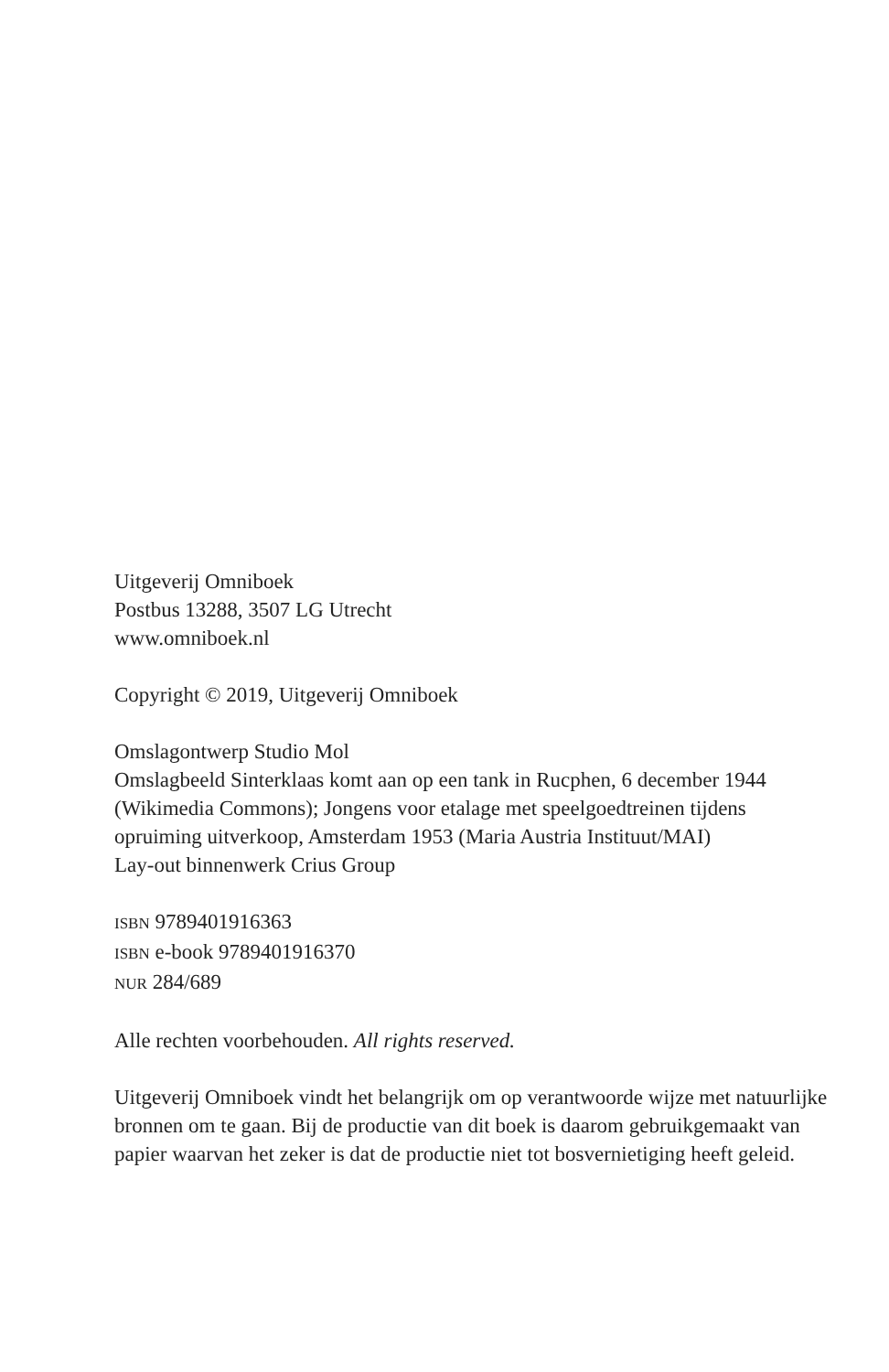Uitgeverij Omniboek
Postbus 13288, 3507 LG Utrecht
www.omniboek.nl
Copyright © 2019, Uitgeverij Omniboek
Omslagontwerp Studio Mol
Omslagbeeld Sinterklaas komt aan op een tank in Rucphen, 6 december 1944 (Wikimedia Commons); Jongens voor etalage met speelgoedtreinen tijdens opruiming uitverkoop, Amsterdam 1953 (Maria Austria Instituut/MAI)
Lay-out binnenwerk Crius Group
ISBN 9789401916363
ISBN e-book 9789401916370
NUR 284/689
Alle rechten voorbehouden. All rights reserved.
Uitgeverij Omniboek vindt het belangrijk om op verantwoorde wijze met natuurlijke bronnen om te gaan. Bij de productie van dit boek is daarom gebruikgemaakt van papier waarvan het zeker is dat de productie niet tot bosvernietiging heeft geleid.